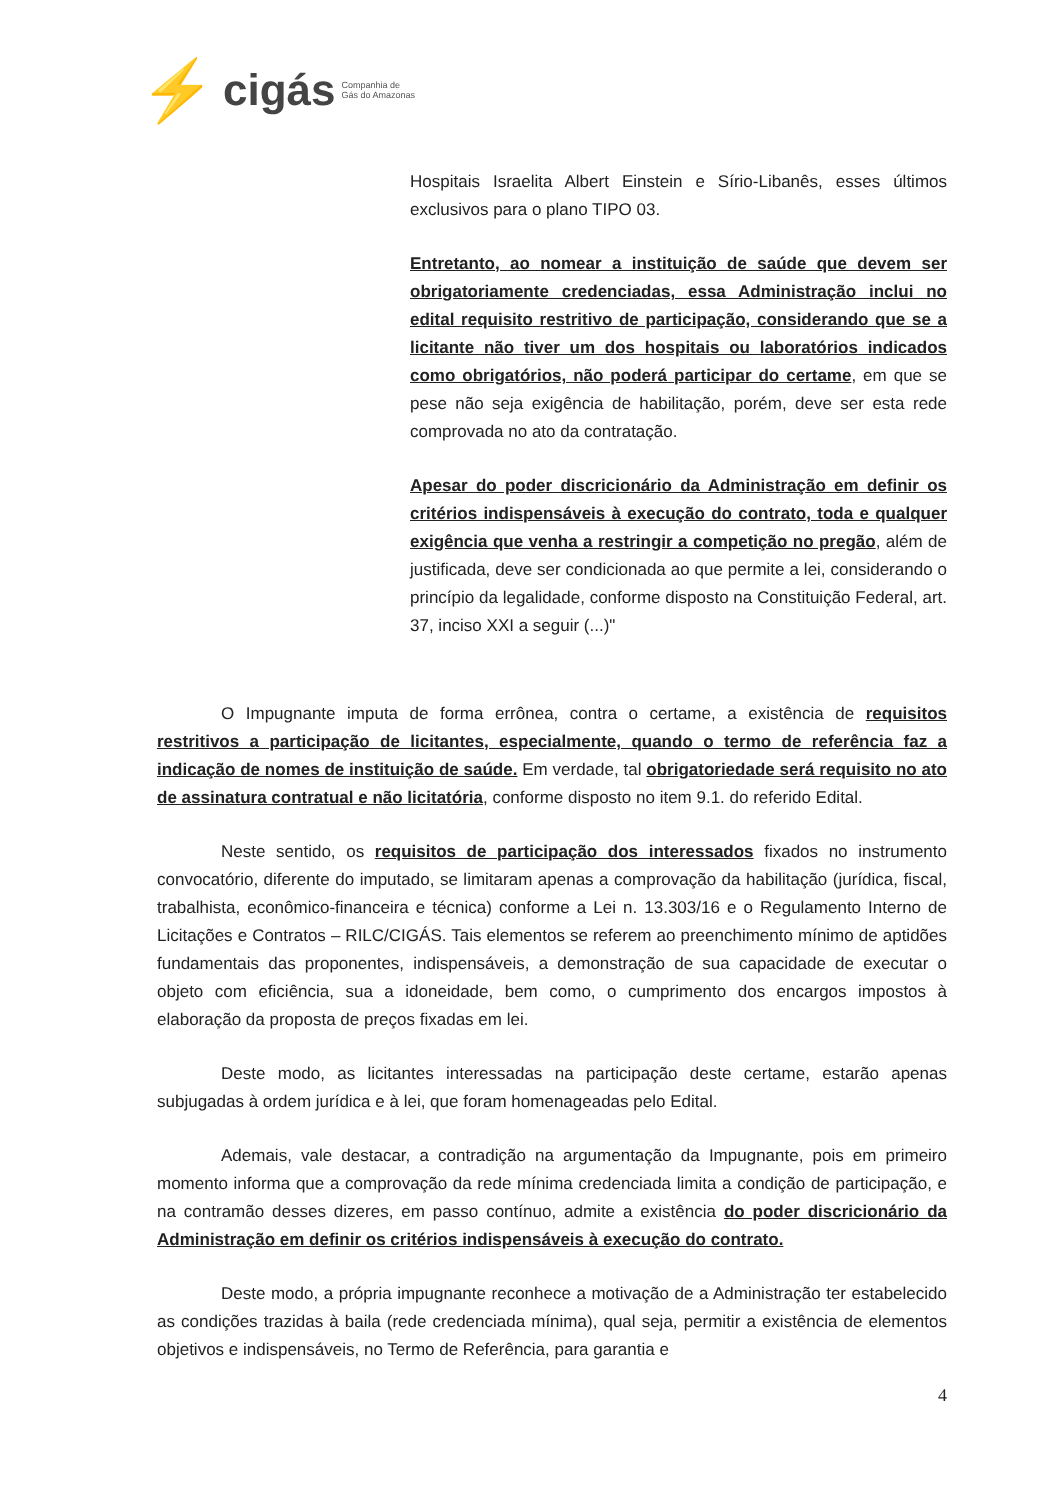⚡ cigás Companhia de
Gás do Amazonas
Hospitais Israelita Albert Einstein e Sírio-Libanês, esses últimos exclusivos para o plano TIPO 03.
Entretanto, ao nomear a instituição de saúde que devem ser obrigatoriamente credenciadas, essa Administração inclui no edital requisito restritivo de participação, considerando que se a licitante não tiver um dos hospitais ou laboratórios indicados como obrigatórios, não poderá participar do certame, em que se pese não seja exigência de habilitação, porém, deve ser esta rede comprovada no ato da contratação.
Apesar do poder discricionário da Administração em definir os critérios indispensáveis à execução do contrato, toda e qualquer exigência que venha a restringir a competição no pregão, além de justificada, deve ser condicionada ao que permite a lei, considerando o princípio da legalidade, conforme disposto na Constituição Federal, art. 37, inciso XXI a seguir (...)"
O Impugnante imputa de forma errônea, contra o certame, a existência de requisitos restritivos a participação de licitantes, especialmente, quando o termo de referência faz a indicação de nomes de instituição de saúde. Em verdade, tal obrigatoriedade será requisito no ato de assinatura contratual e não licitatória, conforme disposto no item 9.1. do referido Edital.
Neste sentido, os requisitos de participação dos interessados fixados no instrumento convocatório, diferente do imputado, se limitaram apenas a comprovação da habilitação (jurídica, fiscal, trabalhista, econômico-financeira e técnica) conforme a Lei n. 13.303/16 e o Regulamento Interno de Licitações e Contratos – RILC/CIGÁS. Tais elementos se referem ao preenchimento mínimo de aptidões fundamentais das proponentes, indispensáveis, a demonstração de sua capacidade de executar o objeto com eficiência, sua a idoneidade, bem como, o cumprimento dos encargos impostos à elaboração da proposta de preços fixadas em lei.
Deste modo, as licitantes interessadas na participação deste certame, estarão apenas subjugadas à ordem jurídica e à lei, que foram homenageadas pelo Edital.
Ademais, vale destacar, a contradição na argumentação da Impugnante, pois em primeiro momento informa que a comprovação da rede mínima credenciada limita a condição de participação, e na contramão desses dizeres, em passo contínuo, admite a existência do poder discricionário da Administração em definir os critérios indispensáveis à execução do contrato.
Deste modo, a própria impugnante reconhece a motivação de a Administração ter estabelecido as condições trazidas à baila (rede credenciada mínima), qual seja, permitir a existência de elementos objetivos e indispensáveis, no Termo de Referência, para garantia e
4